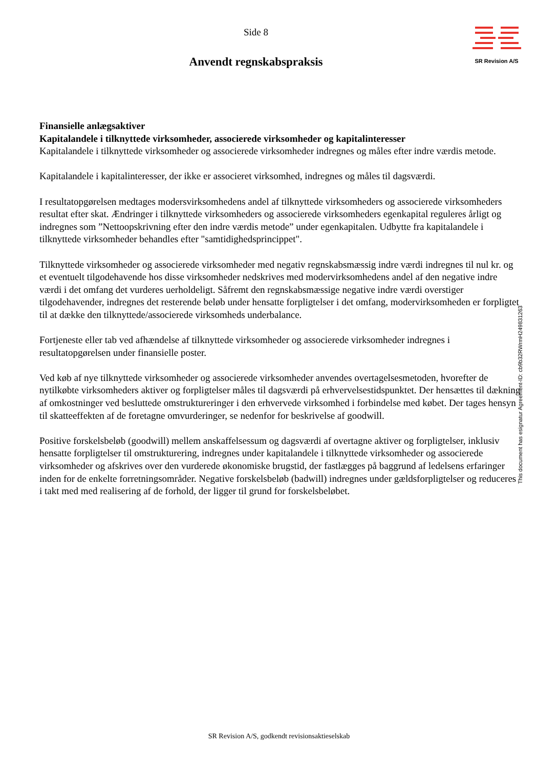Side 8
Anvendt regnskabspraksis
SR Revision A/S
Finansielle anlægsaktiver
Kapitalandele i tilknyttede virksomheder, associerede virksomheder og kapitalinteresser
Kapitalandele i tilknyttede virksomheder og associerede virksomheder indregnes og måles efter indre værdis metode.
Kapitalandele i kapitalinteresser, der ikke er associeret virksomhed, indregnes og måles til dagsværdi.
I resultatopgørelsen medtages modersvirksomhedens andel af tilknyttede virksomheders og associerede virksomheders resultat efter skat. Ændringer i tilknyttede virksomheders og associerede virksomheders egenkapital reguleres årligt og indregnes som ”Nettoopskrivning efter den indre værdis metode” under egenkapitalen. Udbytte fra kapitalandele i tilknyttede virksomheder behandles efter "samtidighedsprincippet".
Tilknyttede virksomheder og associerede virksomheder med negativ regnskabsmæssig indre værdi indregnes til nul kr. og et eventuelt tilgodehavende hos disse virksomheder nedskrives med modervirksomhedens andel af den negative indre værdi i det omfang det vurderes uerholdeligt. Såfremt den regnskabsmæssige negative indre værdi overstiger tilgodehavender, indregnes det resterende beløb under hensatte forpligtelser i det omfang, modervirksomheden er forpligtet til at dække den tilknyttede/associerede virksomheds underbalance.
Fortjeneste eller tab ved afhændelse af tilknyttede virksomheder og associerede virksomheder indregnes i resultatopgørelsen under finansielle poster.
Ved køb af nye tilknyttede virksomheder og associerede virksomheder anvendes overtagelsesmetoden, hvorefter de nytilkøbte virksomheders aktiver og forpligtelser måles til dagsværdi på erhvervelsestidspunktet. Der hensættes til dækning af omkostninger ved besluttede omstruktureringer i den erhvervede virksomhed i forbindelse med købet. Der tages hensyn til skatteeffekten af de foretagne omvurderinger, se nedenfor for beskrivelse af goodwill.
Positive forskelsbeløb (goodwill) mellem anskaffelsessum og dagsværdi af overtagne aktiver og forpligtelser, inklusiv hensatte forpligtelser til omstrukturering, indregnes under kapitalandele i tilknyttede virksomheder og associerede virksomheder og afskrives over den vurderede økonomiske brugstid, der fastlægges på baggrund af ledelsens erfaringer inden for de enkelte forretningsområder. Negative forskelsbeløb (badwill) indregnes under gældsforpligtelser og reduceres i takt med med realisering af de forhold, der ligger til grund for forskelsbeløbet.
This document has esignatur Agreement-ID: cb9b32RWrmH249831263
SR Revision A/S, godkendt revisionsaktieselskab